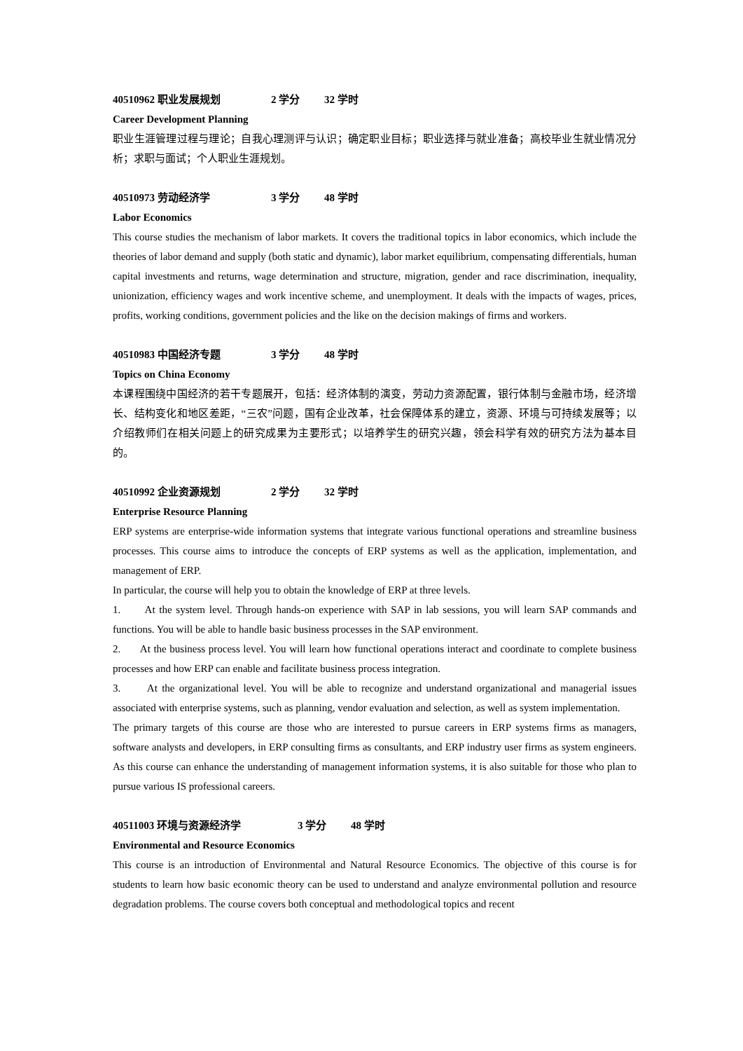40510962 职业发展规划 2 学分 32 学时
Career Development Planning
职业生涯管理过程与理论；自我心理测评与认识；确定职业目标；职业选择与就业准备；高校毕业生就业情况分析；求职与面试；个人职业生涯规划。
40510973 劳动经济学 3 学分 48 学时
Labor Economics
This course studies the mechanism of labor markets. It covers the traditional topics in labor economics, which include the theories of labor demand and supply (both static and dynamic), labor market equilibrium, compensating differentials, human capital investments and returns, wage determination and structure, migration, gender and race discrimination, inequality, unionization, efficiency wages and work incentive scheme, and unemployment. It deals with the impacts of wages, prices, profits, working conditions, government policies and the like on the decision makings of firms and workers.
40510983 中国经济专题 3 学分 48 学时
Topics on China Economy
本课程围绕中国经济的若干专题展开，包括：经济体制的演变，劳动力资源配置，银行体制与金融市场，经济增长、结构变化和地区差距，“三农”问题，国有企业改革，社会保障体系的建立，资源、环境与可持续发展等；以介绍教师们在相关问题上的研究成果为主要形式；以培养学生的研究兴趣，领会科学有效的研究方法为基本目的。
40510992 企业资源规划 2 学分 32 学时
Enterprise Resource Planning
ERP systems are enterprise-wide information systems that integrate various functional operations and streamline business processes. This course aims to introduce the concepts of ERP systems as well as the application, implementation, and management of ERP.
In particular, the course will help you to obtain the knowledge of ERP at three levels.
1. At the system level. Through hands-on experience with SAP in lab sessions, you will learn SAP commands and functions. You will be able to handle basic business processes in the SAP environment.
2. At the business process level. You will learn how functional operations interact and coordinate to complete business processes and how ERP can enable and facilitate business process integration.
3. At the organizational level. You will be able to recognize and understand organizational and managerial issues associated with enterprise systems, such as planning, vendor evaluation and selection, as well as system implementation.
The primary targets of this course are those who are interested to pursue careers in ERP systems firms as managers, software analysts and developers, in ERP consulting firms as consultants, and ERP industry user firms as system engineers. As this course can enhance the understanding of management information systems, it is also suitable for those who plan to pursue various IS professional careers.
40511003 环境与资源经济学 3 学分 48 学时
Environmental and Resource Economics
This course is an introduction of Environmental and Natural Resource Economics. The objective of this course is for students to learn how basic economic theory can be used to understand and analyze environmental pollution and resource degradation problems. The course covers both conceptual and methodological topics and recent